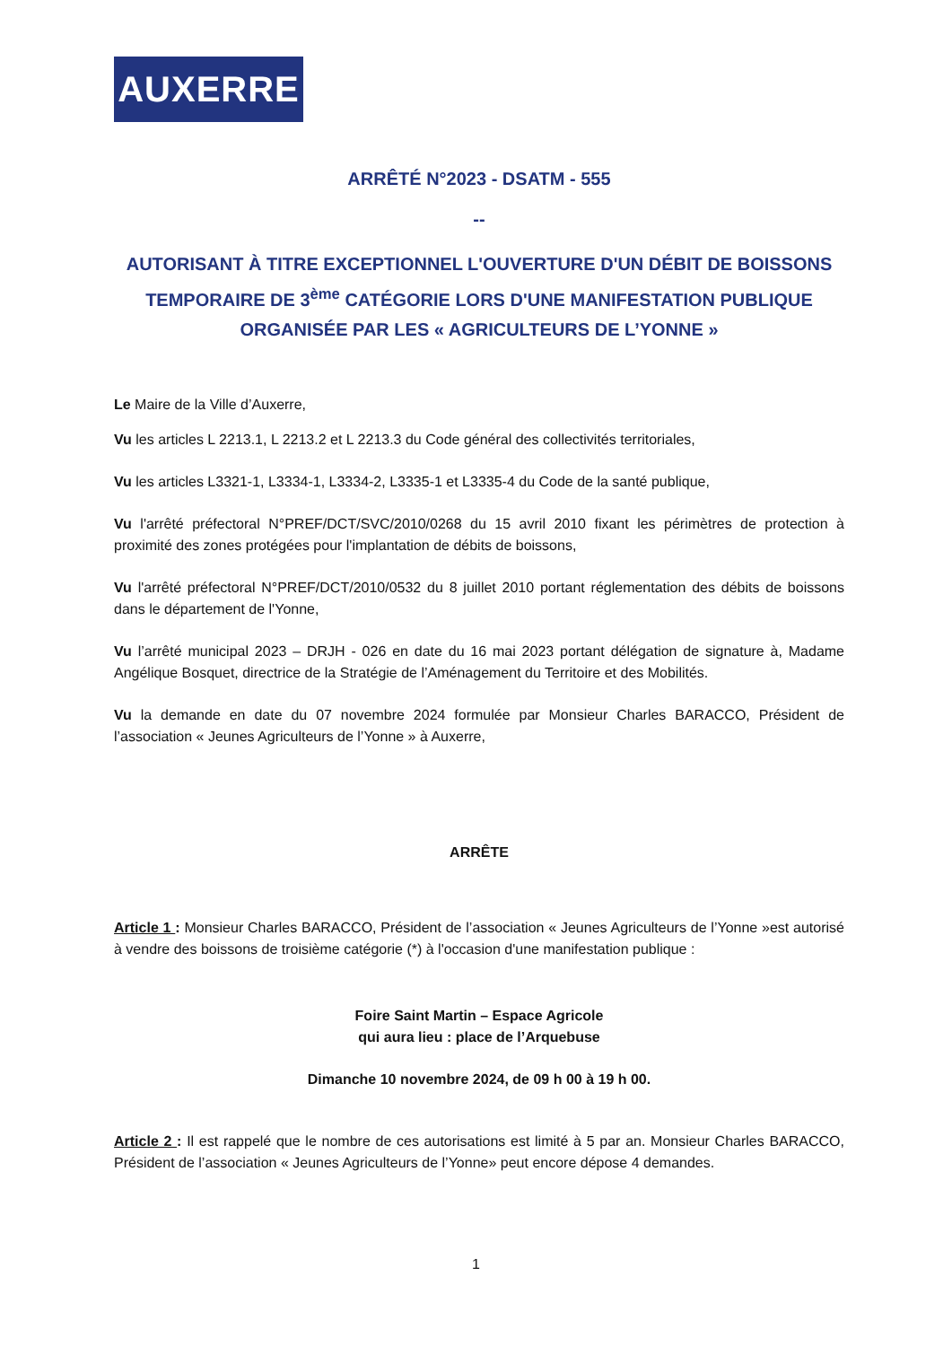AUXERRE
ARRÊTÉ N°2023 - DSATM - 555
--
AUTORISANT À TITRE EXCEPTIONNEL L'OUVERTURE D'UN DÉBIT DE BOISSONS TEMPORAIRE DE 3<sup>ème</sup> CATÉGORIE LORS D'UNE MANIFESTATION PUBLIQUE ORGANISÉE PAR LES « AGRICULTEURS DE L’YONNE »
Le Maire de la Ville d’Auxerre,
Vu les articles L 2213.1, L 2213.2 et L 2213.3 du Code général des collectivités territoriales,
Vu les articles L3321-1, L3334-1, L3334-2, L3335-1 et L3335-4 du Code de la santé publique,
Vu l'arrêté préfectoral N°PREF/DCT/SVC/2010/0268 du 15 avril 2010 fixant les périmètres de protection à proximité des zones protégées pour l'implantation de débits de boissons,
Vu l'arrêté préfectoral N°PREF/DCT/2010/0532 du 8 juillet 2010 portant réglementation des débits de boissons dans le département de l'Yonne,
Vu l’arrêté municipal 2023 – DRJH - 026 en date du 16 mai 2023 portant délégation de signature à, Madame Angélique Bosquet, directrice de la Stratégie de l’Aménagement du Territoire et des Mobilités.
Vu la demande en date du 07 novembre 2024 formulée par Monsieur Charles BARACCO, Président de l’association « Jeunes Agriculteurs de l’Yonne » à Auxerre,
ARRÊTE
Article 1 : Monsieur Charles BARACCO, Président de l’association « Jeunes Agriculteurs de l’Yonne »est autorisé à vendre des boissons de troisième catégorie (*) à l'occasion d'une manifestation publique :
Foire Saint Martin – Espace Agricole
qui aura lieu : place de l’Arquebuse
Dimanche 10 novembre 2024, de 09 h 00 à 19 h 00.
Article 2 : Il est rappelé que le nombre de ces autorisations est limité à 5 par an. Monsieur Charles BARACCO, Président de l’association « Jeunes Agriculteurs de l’Yonne» peut encore dépose 4 demandes.
1